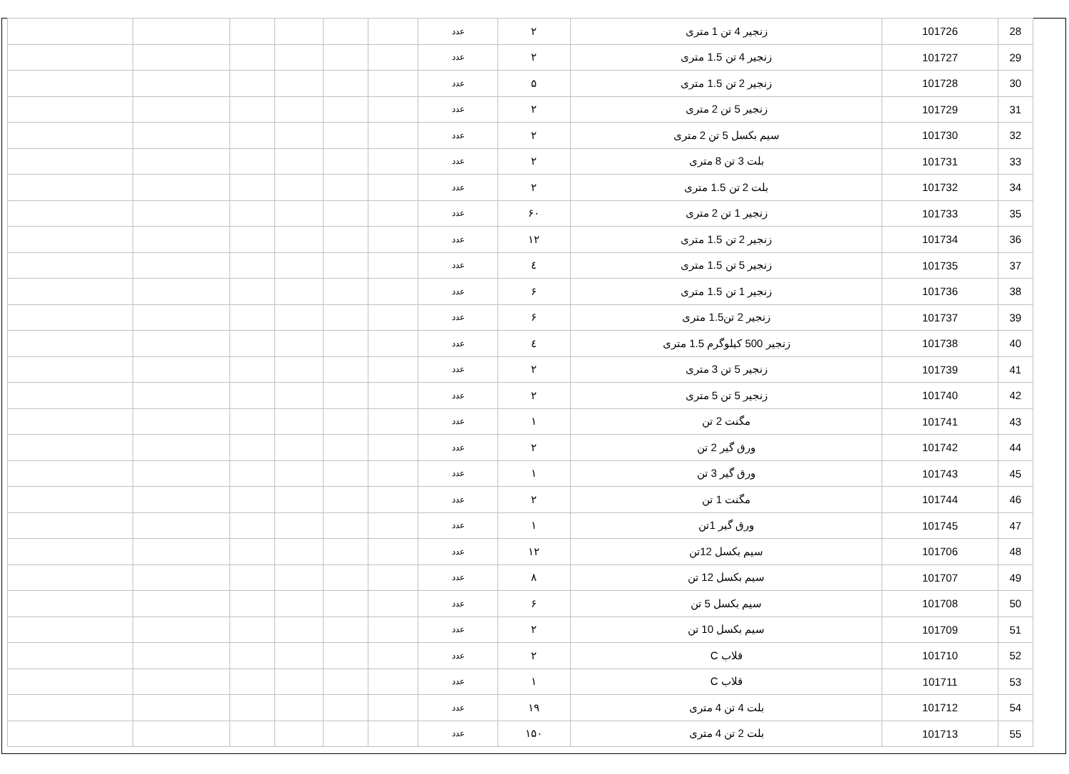| 28 | 101726 | زنجیر 4 تن 1 متری | ۲ | عدد | | | | | | |
| 29 | 101727 | زنجیر 4 تن 1.5 متری | ۲ | عدد | | | | | | |
| 30 | 101728 | زنجیر 2 تن 1.5 متری | ۵ | عدد | | | | | | |
| 31 | 101729 | زنجیر 5 تن 2 متری | ۲ | عدد | | | | | | |
| 32 | 101730 | سیم بکسل 5 تن 2 متری | ۲ | عدد | | | | | | |
| 33 | 101731 | بلت 3 تن 8 متری | ۲ | عدد | | | | | | |
| 34 | 101732 | بلت 2 تن 1.5 متری | ۲ | عدد | | | | | | |
| 35 | 101733 | زنجیر 1 تن 2 متری | ۶۰ | عدد | | | | | | |
| 36 | 101734 | زنجیر 2 تن 1.5 متری | ۱۲ | عدد | | | | | | |
| 37 | 101735 | زنجیر 5 تن 1.5 متری | ٤ | عدد | | | | | | |
| 38 | 101736 | زنجیر 1 تن 1.5 متری | ۶ | عدد | | | | | | |
| 39 | 101737 | زنجیر 2 تن1.5 متری | ۶ | عدد | | | | | | |
| 40 | 101738 | زنجیر 500 کیلوگرم 1.5 متری | ٤ | عدد | | | | | | |
| 41 | 101739 | زنجیر 5 تن 3 متری | ۲ | عدد | | | | | | |
| 42 | 101740 | زنجیر 5 تن 5 متری | ۲ | عدد | | | | | | |
| 43 | 101741 | مگنت 2 تن | ۱ | عدد | | | | | | |
| 44 | 101742 | ورق گیر 2 تن | ۲ | عدد | | | | | | |
| 45 | 101743 | ورق گیر 3 تن | ۱ | عدد | | | | | | |
| 46 | 101744 | مگنت 1 تن | ۲ | عدد | | | | | | |
| 47 | 101745 | ورق گیر 1تن | ۱ | عدد | | | | | | |
| 48 | 101706 | سیم بکسل 12تن | ۱۲ | عدد | | | | | | |
| 49 | 101707 | سیم بکسل 12 تن | ۸ | عدد | | | | | | |
| 50 | 101708 | سیم بکسل 5 تن | ۶ | عدد | | | | | | |
| 51 | 101709 | سیم بکسل 10 تن | ۲ | عدد | | | | | | |
| 52 | 101710 | قلاب C | ۲ | عدد | | | | | | |
| 53 | 101711 | قلاب C | ۱ | عدد | | | | | | |
| 54 | 101712 | بلت 4 تن 4 متری | ۱۹ | عدد | | | | | | |
| 55 | 101713 | بلت 2 تن 4 متری | ۱۵۰ | عدد | | | | | | |